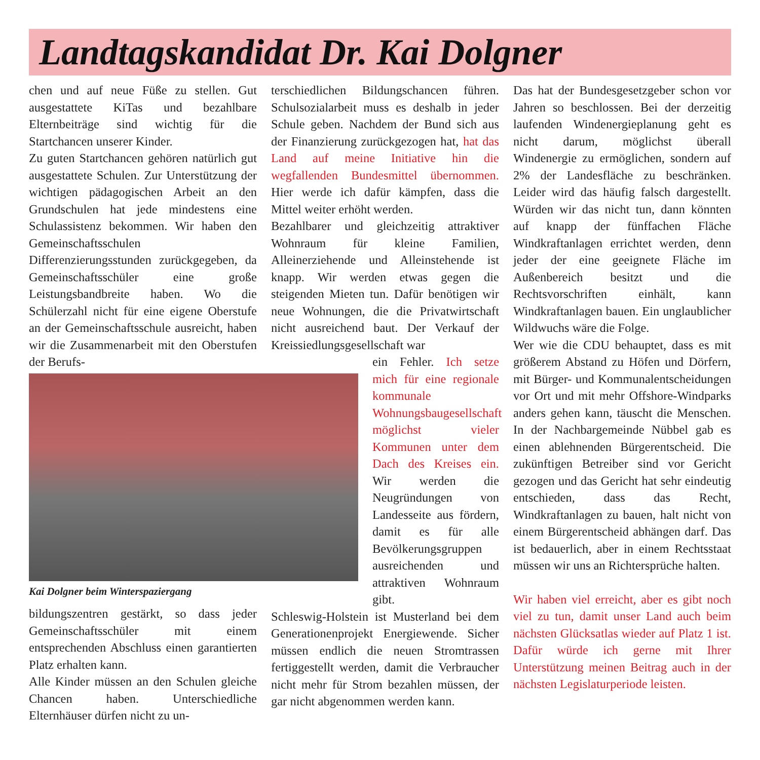Landtagskandidat Dr. Kai Dolgner
chen und auf neue Füße zu stellen. Gut ausgestattete KiTas und bezahlbare Elternbeiträge sind wichtig für die Startchancen unserer Kinder.
Zu guten Startchancen gehören natürlich gut ausgestattete Schulen. Zur Unterstützung der wichtigen pädagogischen Arbeit an den Grundschulen hat jede mindestens eine Schulassistenz bekommen. Wir haben den Gemeinschaftsschulen Differenzierungsstunden zurückgegeben, da Gemeinschaftsschüler eine große Leistungsbandbreite haben. Wo die Schülerzahl nicht für eine eigene Oberstufe an der Gemeinschaftsschule ausreicht, haben wir die Zusammenarbeit mit den Oberstufen der Berufs-
Kai Dolgner beim Winterspaziergang
bildungszentren gestärkt, so dass jeder Gemeinschaftsschüler mit einem entsprechenden Abschluss einen garantierten Platz erhalten kann.
Alle Kinder müssen an den Schulen gleiche Chancen haben. Unterschiedliche Elternhäuser dürfen nicht zu un-
terschiedlichen Bildungschancen führen. Schulsozialarbeit muss es deshalb in jeder Schule geben. Nachdem der Bund sich aus der Finanzierung zurückgezogen hat, hat das Land auf meine Initiative hin die wegfallenden Bundesmittel übernommen. Hier werde ich dafür kämpfen, dass die Mittel weiter erhöht werden.
Bezahlbarer und gleichzeitig attraktiver Wohnraum für kleine Familien, Alleinerziehende und Alleinstehende ist knapp. Wir werden etwas gegen die steigenden Mieten tun. Dafür benötigen wir neue Wohnungen, die die Privatwirtschaft nicht ausreichend baut. Der Verkauf der Kreissiedlungsgesellschaft war
ein Fehler. Ich setze mich für eine regionale kommunale Wohnungsbaugesellschaft möglichst vieler Kommunen unter dem Dach des Kreises ein. Wir werden die Neugründungen von Landesseite aus fördern, damit es für alle Bevölkerungsgruppen ausreichenden und attraktiven Wohnraum gibt.
Schleswig-Holstein ist Musterland bei dem Generationenprojekt Energiewende. Sicher müssen endlich die neuen Stromtrassen fertiggestellt werden, damit die Verbraucher nicht mehr für Strom bezahlen müssen, der gar nicht abgenommen werden kann.
Das hat der Bundesgesetzgeber schon vor Jahren so beschlossen. Bei der derzeitig laufenden Windenergieplanung geht es nicht darum, möglichst überall Windenergie zu ermöglichen, sondern auf 2% der Landesfläche zu beschränken. Leider wird das häufig falsch dargestellt. Würden wir das nicht tun, dann könnten auf knapp der fünffachen Fläche Windkraftanlagen errichtet werden, denn jeder der eine geeignete Fläche im Außenbereich besitzt und die Rechtsvorschriften einhält, kann Windkraftanlagen bauen. Ein unglaublicher Wildwuchs wäre die Folge.
Wer wie die CDU behauptet, dass es mit größerem Abstand zu Höfen und Dörfern, mit Bürger- und Kommunalentscheidungen vor Ort und mit mehr Offshore-Windparks anders gehen kann, täuscht die Menschen. In der Nachbargemeinde Nübbel gab es einen ablehnenden Bürgerentscheid. Die zukünftigen Betreiber sind vor Gericht gezogen und das Gericht hat sehr eindeutig entschieden, dass das Recht, Windkraftanlagen zu bauen, halt nicht von einem Bürgerentscheid abhängen darf. Das ist bedauerlich, aber in einem Rechtsstaat müssen wir uns an Richtersprüche halten.
Wir haben viel erreicht, aber es gibt noch viel zu tun, damit unser Land auch beim nächsten Glücksatlas wieder auf Platz 1 ist. Dafür würde ich gerne mit Ihrer Unterstützung meinen Beitrag auch in der nächsten Legislaturperiode leisten.